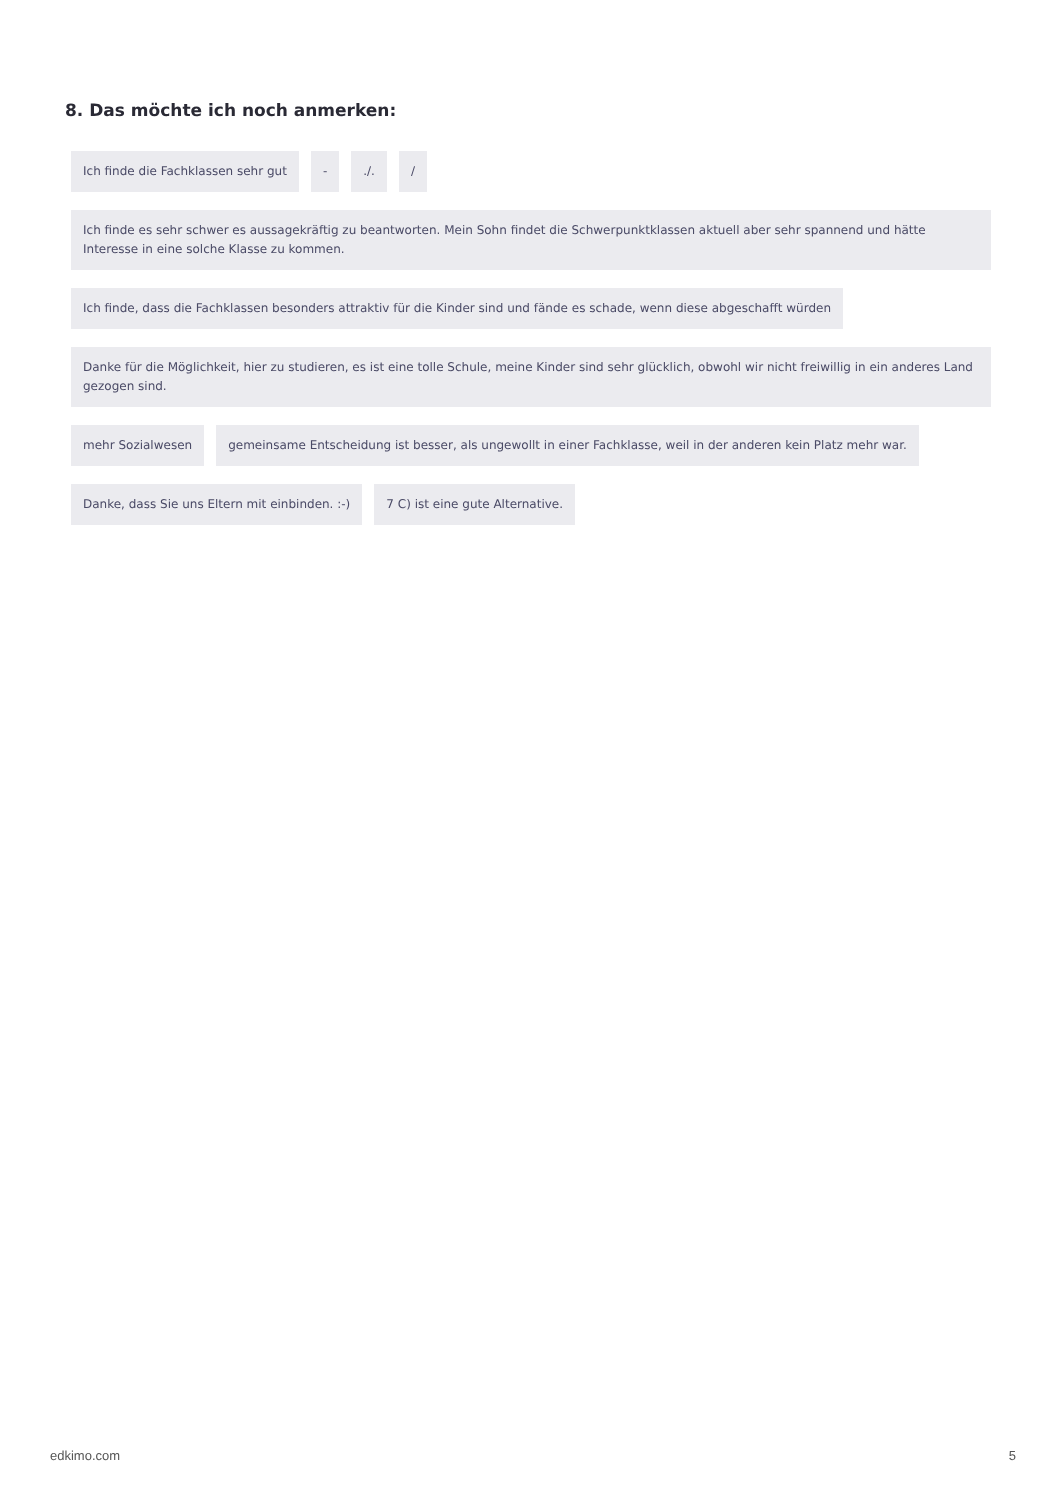8. Das möchte ich noch anmerken:
Ich finde die Fachklassen sehr gut
-
./.
/
Ich finde es sehr schwer es aussagekräftig zu beantworten. Mein Sohn findet die Schwerpunktklassen aktuell aber sehr spannend und hätte Interesse in eine solche Klasse zu kommen.
Ich finde, dass die Fachklassen besonders attraktiv für die Kinder sind und fände es schade, wenn diese abgeschafft würden
Danke für die Möglichkeit, hier zu studieren, es ist eine tolle Schule, meine Kinder sind sehr glücklich, obwohl wir nicht freiwillig in ein anderes Land gezogen sind.
mehr Sozialwesen
gemeinsame Entscheidung ist besser, als ungewollt in einer Fachklasse, weil in der anderen kein Platz mehr war.
Danke, dass Sie uns Eltern mit einbinden. :-)
7 C) ist eine gute Alternative.
edkimo.com 5